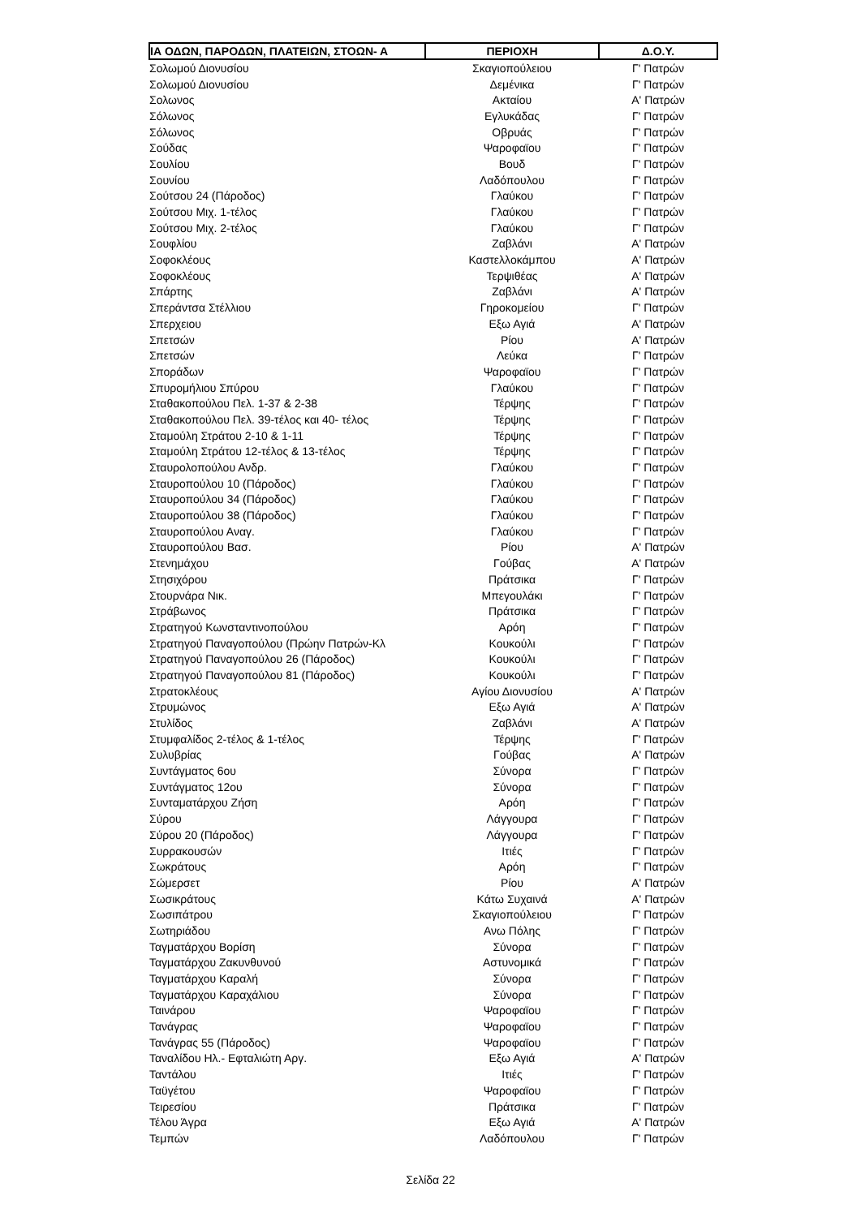| ΙΑ ΟΔΩΝ, ΠΑΡΟΔΩΝ, ΠΛΑΤΕΙΩΝ, ΣΤΟΩΝ- Α | ΠΕΡΙΟΧΗ | Δ.Ο.Υ. |
| --- | --- | --- |
| Σολωμού Διονυσίου | Σκαγιοπούλειου | Γ' Πατρών |
| Σολωμού Διονυσίου | Δεμένικα | Γ' Πατρών |
| Σολωνος | Ακταίου | Α' Πατρών |
| Σόλωνος | Εγλυκάδας | Γ' Πατρών |
| Σόλωνος | Οβρυάς | Γ' Πατρών |
| Σούδας | Ψαροφαϊου | Γ' Πατρών |
| Σουλίου | Βουδ | Γ' Πατρών |
| Σουνίου | Λαδόπουλου | Γ' Πατρών |
| Σούτσου 24 (Πάροδος) | Γλαύκου | Γ' Πατρών |
| Σούτσου Μιχ. 1-τέλος | Γλαύκου | Γ' Πατρών |
| Σούτσου Μιχ. 2-τέλος | Γλαύκου | Γ' Πατρών |
| Σουφλίου | Ζαβλάνι | Α' Πατρών |
| Σοφοκλέους | Καστελλοκάμπου | Α' Πατρών |
| Σοφοκλέους | Τερψιθέας | Α' Πατρών |
| Σπάρτης | Ζαβλάνι | Α' Πατρών |
| Σπεράντσα Στέλλιου | Γηροκομείου | Γ' Πατρών |
| Σπερχειου | Εξω Αγιά | Α' Πατρών |
| Σπετσών | Ρίου | Α' Πατρών |
| Σπετσών | Λεύκα | Γ' Πατρών |
| Σποράδων | Ψαροφαϊου | Γ' Πατρών |
| Σπυρομήλιου Σπύρου | Γλαύκου | Γ' Πατρών |
| Σταθακοπούλου Πελ. 1-37 & 2-38 | Τέρψης | Γ' Πατρών |
| Σταθακοπούλου Πελ. 39-τέλος και 40- τέλος | Τέρψης | Γ' Πατρών |
| Σταμούλη Στράτου 2-10 & 1-11 | Τέρψης | Γ' Πατρών |
| Σταμούλη Στράτου 12-τέλος & 13-τέλος | Τέρψης | Γ' Πατρών |
| Σταυρολοπούλου Ανδρ. | Γλαύκου | Γ' Πατρών |
| Σταυροπούλου 10 (Πάροδος) | Γλαύκου | Γ' Πατρών |
| Σταυροπούλου 34 (Πάροδος) | Γλαύκου | Γ' Πατρών |
| Σταυροπούλου 38 (Πάροδος) | Γλαύκου | Γ' Πατρών |
| Σταυροπούλου Αναγ. | Γλαύκου | Γ' Πατρών |
| Σταυροπούλου Βασ. | Ρίου | Α' Πατρών |
| Στενημάχου | Γούβας | Α' Πατρών |
| Στησιχόρου | Πράτσικα | Γ' Πατρών |
| Στουρνάρα Νικ. | Μπεγουλάκι | Γ' Πατρών |
| Στράβωνος | Πράτσικα | Γ' Πατρών |
| Στρατηγού Κωνσταντινοπούλου | Αρόη | Γ' Πατρών |
| Στρατηγού Παναγοπούλου (Πρώην Πατρών-Κλ | Κουκούλι | Γ' Πατρών |
| Στρατηγού Παναγοπούλου 26 (Πάροδος) | Κουκούλι | Γ' Πατρών |
| Στρατηγού Παναγοπούλου 81 (Πάροδος) | Κουκούλι | Γ' Πατρών |
| Στρατοκλέους | Αγίου Διονυσίου | Α' Πατρών |
| Στρυμώνος | Εξω Αγιά | Α' Πατρών |
| Στυλίδος | Ζαβλάνι | Α' Πατρών |
| Στυμφαλίδος 2-τέλος & 1-τέλος | Τέρψης | Γ' Πατρών |
| Συλυβρίας | Γούβας | Α' Πατρών |
| Συντάγματος 6ου | Σύνορα | Γ' Πατρών |
| Συντάγματος 12ου | Σύνορα | Γ' Πατρών |
| Συνταματάρχου Ζήση | Αρόη | Γ' Πατρών |
| Σύρου | Λάγγουρα | Γ' Πατρών |
| Σύρου 20 (Πάροδος) | Λάγγουρα | Γ' Πατρών |
| Συρρακουσών | Ιτιές | Γ' Πατρών |
| Σωκράτους | Αρόη | Γ' Πατρών |
| Σώμερσετ | Ρίου | Α' Πατρών |
| Σωσικράτους | Κάτω Συχαινά | Α' Πατρών |
| Σωσιπάτρου | Σκαγιοπούλειου | Γ' Πατρών |
| Σωτηριάδου | Ανω Πόλης | Γ' Πατρών |
| Ταγματάρχου Βορίση | Σύνορα | Γ' Πατρών |
| Ταγματάρχου Ζακυνθυνού | Αστυνομικά | Γ' Πατρών |
| Ταγματάρχου Καραλή | Σύνορα | Γ' Πατρών |
| Ταγματάρχου Καραχάλιου | Σύνορα | Γ' Πατρών |
| Ταινάρου | Ψαροφαϊου | Γ' Πατρών |
| Τανάγρας | Ψαροφαϊου | Γ' Πατρών |
| Τανάγρας 55 (Πάροδος) | Ψαροφαϊου | Γ' Πατρών |
| Ταναλίδου Ηλ.- Εφταλιώτη Αργ. | Εξω Αγιά | Α' Πατρών |
| Ταντάλου | Ιτιές | Γ' Πατρών |
| Ταϋγέτου | Ψαροφαϊου | Γ' Πατρών |
| Τειρεσίου | Πράτσικα | Γ' Πατρών |
| Τέλου Άγρα | Εξω Αγιά | Α' Πατρών |
| Τεμπών | Λαδόπουλου | Γ' Πατρών |
Σελίδα 22